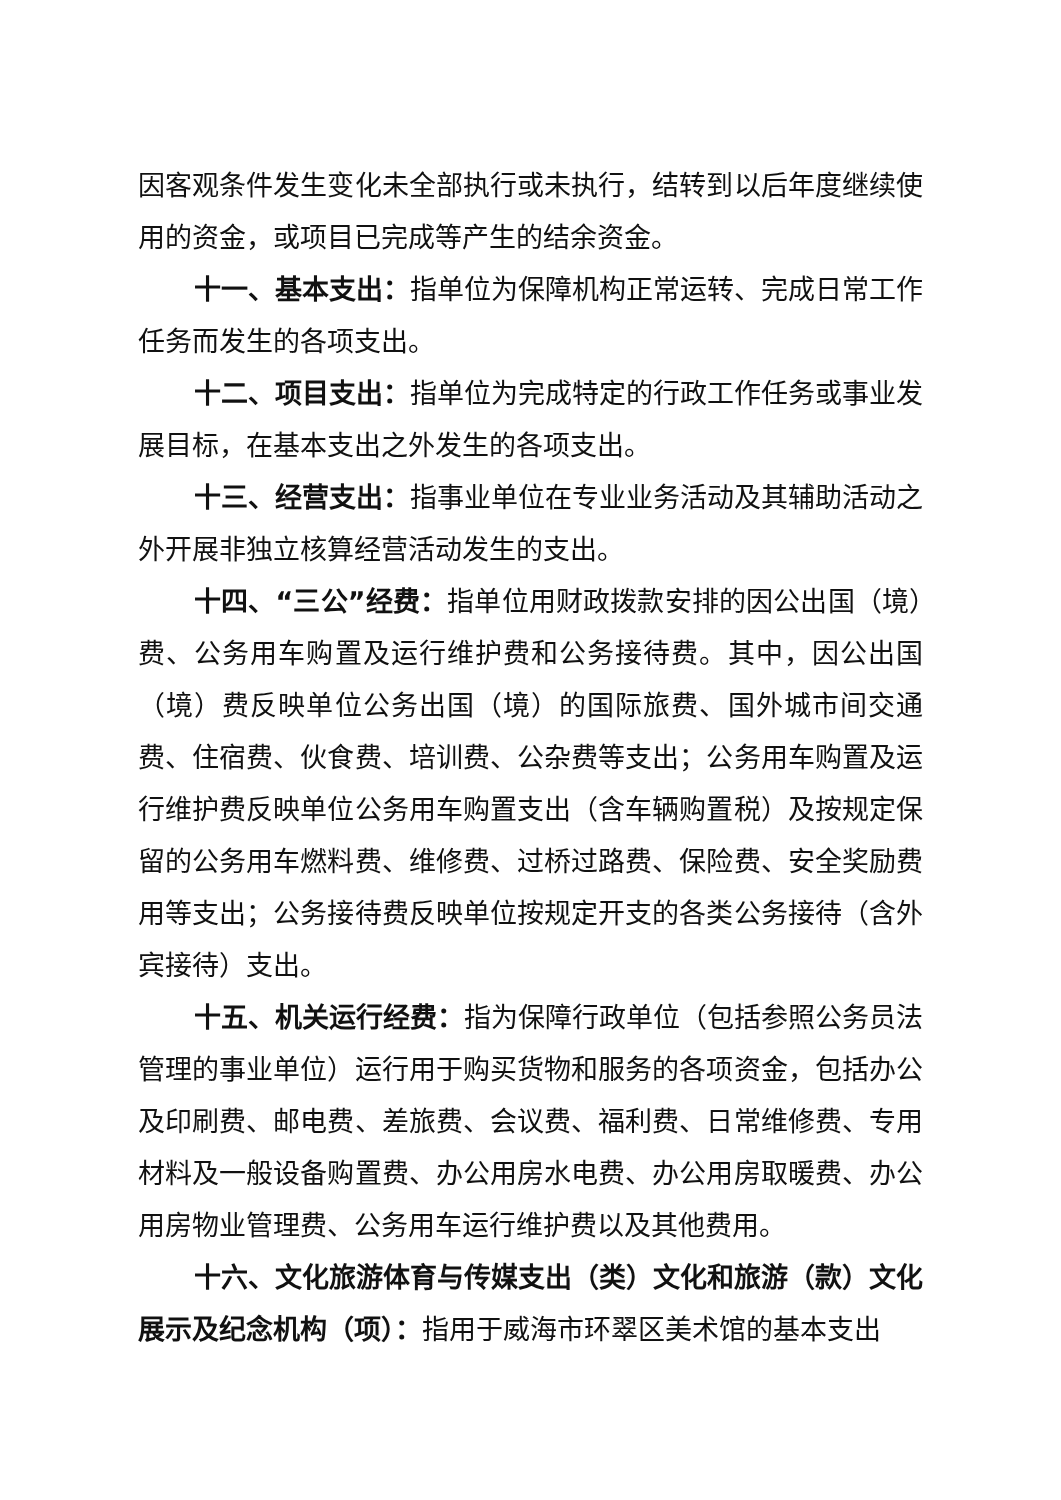因客观条件发生变化未全部执行或未执行，结转到以后年度继续使用的资金，或项目已完成等产生的结余资金。
十一、基本支出：指单位为保障机构正常运转、完成日常工作任务而发生的各项支出。
十二、项目支出：指单位为完成特定的行政工作任务或事业发展目标，在基本支出之外发生的各项支出。
十三、经营支出：指事业单位在专业业务活动及其辅助活动之外开展非独立核算经营活动发生的支出。
十四、“三公”经费：指单位用财政拨款安排的因公出国（境）费、公务用车购置及运行维护费和公务接待费。其中，因公出国（境）费反映单位公务出国（境）的国际旅费、国外城市间交通费、住宿费、伙食费、培训费、公杂费等支出；公务用车购置及运行维护费反映单位公务用车购置支出（含车辆购置税）及按规定保留的公务用车燃料费、维修费、过桥过路费、保险费、安全奖励费用等支出；公务接待费反映单位按规定开支的各类公务接待（含外宾接待）支出。
十五、机关运行经费：指为保障行政单位（包括参照公务员法管理的事业单位）运行用于购买货物和服务的各项资金，包括办公及印刷费、邮电费、差旅费、会议费、福利费、日常维修费、专用材料及一般设备购置费、办公用房水电费、办公用房取暖费、办公用房物业管理费、公务用车运行维护费以及其他费用。
十六、文化旅游体育与传媒支出（类）文化和旅游（款）文化展示及纪念机构（项）：指用于威海市环翠区美术馆的基本支出